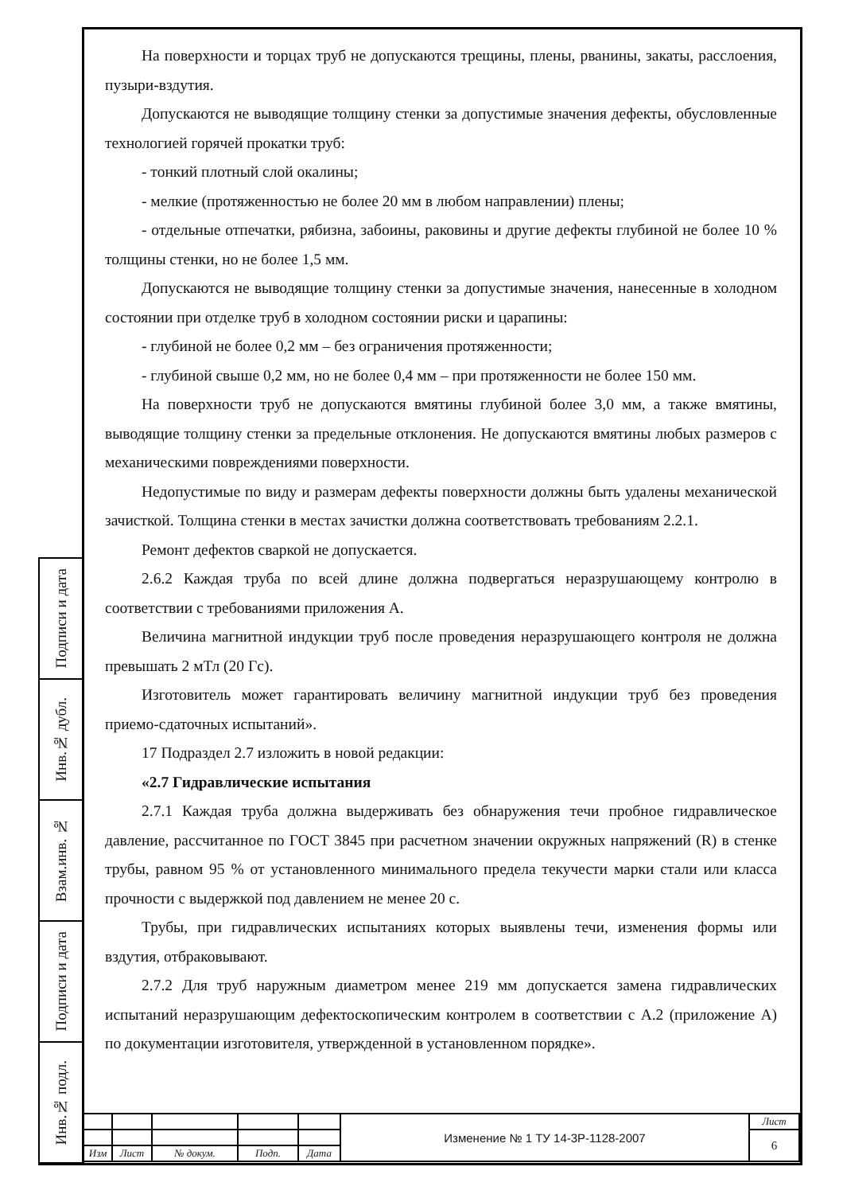Подписи и дата
Инв.№ дубл.
Взам.инв. №
Подписи и дата
Инв.№ подл.
На поверхности и торцах труб не допускаются трещины, плены, рванины, закаты, расслоения, пузыри-вздутия.
Допускаются не выводящие толщину стенки за допустимые значения дефекты, обусловленные технологией горячей прокатки труб:
- тонкий плотный слой окалины;
- мелкие (протяженностью не более 20 мм в любом направлении) плены;
- отдельные отпечатки, рябизна, забоины, раковины и другие дефекты глубиной не более 10 % толщины стенки, но не более 1,5 мм.
Допускаются не выводящие толщину стенки за допустимые значения, нанесенные в холодном состоянии при отделке труб в холодном состоянии риски и царапины:
- глубиной не более 0,2 мм – без ограничения протяженности;
- глубиной свыше 0,2 мм, но не более 0,4 мм – при протяженности не более 150 мм.
На поверхности труб не допускаются вмятины глубиной более 3,0 мм, а также вмятины, выводящие толщину стенки за предельные отклонения. Не допускаются вмятины любых размеров с механическими повреждениями поверхности.
Недопустимые по виду и размерам дефекты поверхности должны быть удалены механической зачисткой. Толщина стенки в местах зачистки должна соответствовать требованиям 2.2.1.
Ремонт дефектов сваркой не допускается.
2.6.2 Каждая труба по всей длине должна подвергаться неразрушающему контролю в соответствии с требованиями приложения А.
Величина магнитной индукции труб после проведения неразрушающего контроля не должна превышать 2 мТл (20 Гс).
Изготовитель может гарантировать величину магнитной индукции труб без проведения приемо-сдаточных испытаний».
17 Подраздел 2.7 изложить в новой редакции:
«2.7 Гидравлические испытания
2.7.1 Каждая труба должна выдерживать без обнаружения течи пробное гидравлическое давление, рассчитанное по ГОСТ 3845 при расчетном значении окружных напряжений (R) в стенке трубы, равном 95 % от установленного минимального предела текучести марки стали или класса прочности с выдержкой под давлением не менее 20 с.
Трубы, при гидравлических испытаниях которых выявлены течи, изменения формы или вздутия, отбраковывают.
2.7.2 Для труб наружным диаметром менее 219 мм допускается замена гидравлических испытаний неразрушающим дефектоскопическим контролем в соответствии с А.2 (приложение А) по документации изготовителя, утвержденной в установленном порядке».
| | | | | | Изменение № 1 ТУ 14-3Р-1128-2007 | Лист |
| | | | | | | 6 |
| Изм | Лист | № докум. | Подп. | Дата | | |